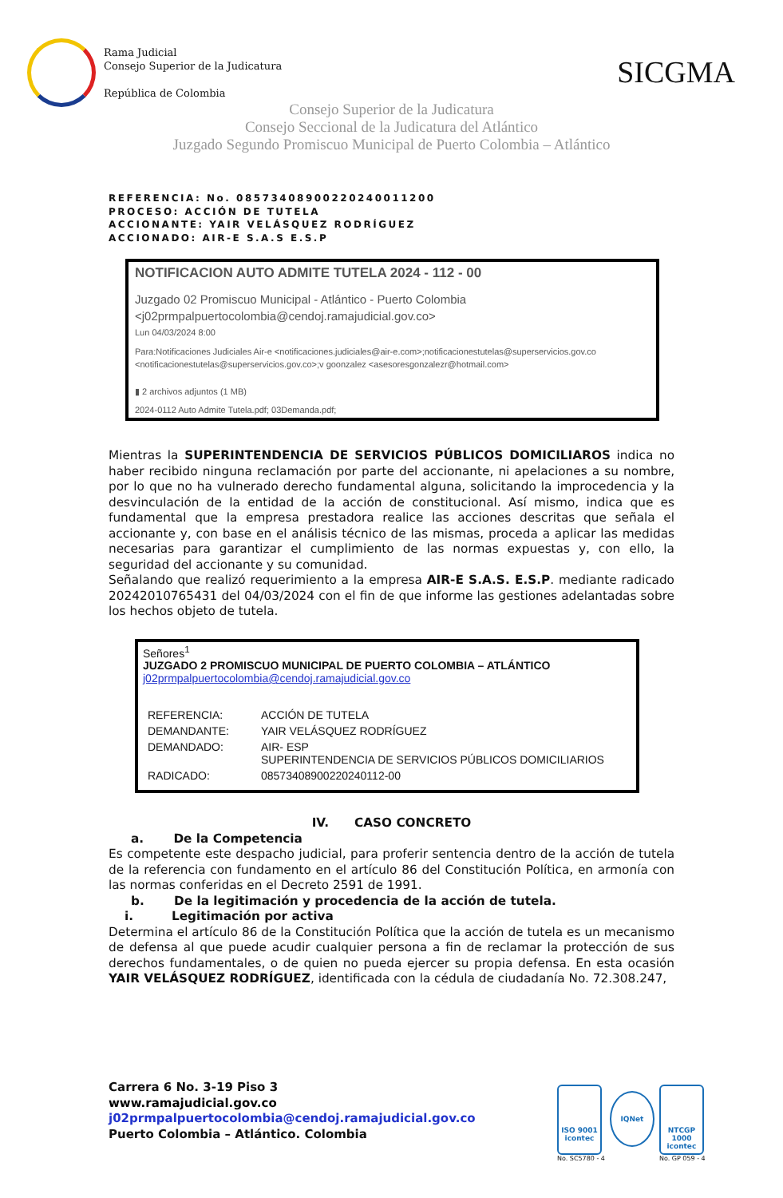Rama Judicial
Consejo Superior de la Judicatura
República de Colombia
SICGMA
Consejo Superior de la Judicatura
Consejo Seccional de la Judicatura del Atlántico
Juzgado Segundo Promiscuo Municipal de Puerto Colombia – Atlántico
REFERENCIA: No. 08573408900220240011200
PROCESO: ACCIÓN DE TUTELA
ACCIONANTE: YAIR VELÁSQUEZ RODRÍGUEZ
ACCIONADO: AIR-E S.A.S E.S.P
NOTIFICACION AUTO ADMITE TUTELA 2024 - 112 - 00
Juzgado 02 Promiscuo Municipal - Atlántico - Puerto Colombia
<j02prmpalpuertocolombia@cendoj.ramajudicial.gov.co>
Lun 04/03/2024 8:00
Para:Notificaciones Judiciales Air-e <notificaciones.judiciales@air-e.com>;notificacionestutelas@superservicios.gov.co <notificacionestutelas@superservicios.gov.co>;v goonzalez <asesoresgonzalezr@hotmail.com>
▮ 2 archivos adjuntos (1 MB)
2024-0112 Auto Admite Tutela.pdf; 03Demanda.pdf;
Mientras la SUPERINTENDENCIA DE SERVICIOS PÚBLICOS DOMICILIAROS indica no haber recibido ninguna reclamación por parte del accionante, ni apelaciones a su nombre, por lo que no ha vulnerado derecho fundamental alguna, solicitando la improcedencia y la desvinculación de la entidad de la acción de constitucional. Así mismo, indica que es fundamental que la empresa prestadora realice las acciones descritas que señala el accionante y, con base en el análisis técnico de las mismas, proceda a aplicar las medidas necesarias para garantizar el cumplimiento de las normas expuestas y, con ello, la seguridad del accionante y su comunidad.
Señalando que realizó requerimiento a la empresa AIR-E S.A.S. E.S.P. mediante radicado 20242010765431 del 04/03/2024 con el fin de que informe las gestiones adelantadas sobre los hechos objeto de tutela.
Señores<sup>1</sup>
JUZGADO 2 PROMISCUO MUNICIPAL DE PUERTO COLOMBIA – ATLÁNTICO
j02prmpalpuertocolombia@cendoj.ramajudicial.gov.co
| REFERENCIA: | ACCIÓN DE TUTELA |
| DEMANDANTE: | YAIR VELÁSQUEZ RODRÍGUEZ |
| DEMANDADO: | AIR- ESP SUPERINTENDENCIA DE SERVICIOS PÚBLICOS DOMICILIARIOS |
| RADICADO: | 08573408900220240112-00 |
IV. CASO CONCRETO
a. De la Competencia
Es competente este despacho judicial, para proferir sentencia dentro de la acción de tutela de la referencia con fundamento en el artículo 86 del Constitución Política, en armonía con las normas conferidas en el Decreto 2591 de 1991.
b. De la legitimación y procedencia de la acción de tutela.
i. Legitimación por activa
Determina el artículo 86 de la Constitución Política que la acción de tutela es un mecanismo de defensa al que puede acudir cualquier persona a fin de reclamar la protección de sus derechos fundamentales, o de quien no pueda ejercer su propia defensa. En esta ocasión YAIR VELÁSQUEZ RODRÍGUEZ, identificada con la cédula de ciudadanía No. 72.308.247,
Carrera 6 No. 3-19 Piso 3
www.ramajudicial.gov.co
j02prmpalpuertocolombia@cendoj.ramajudicial.gov.co
Puerto Colombia – Atlántico. Colombia
ISO 9001
icontec
No. SC5780 - 4
IQNet
NTCGP 1000
icontec
No. GP 059 - 4